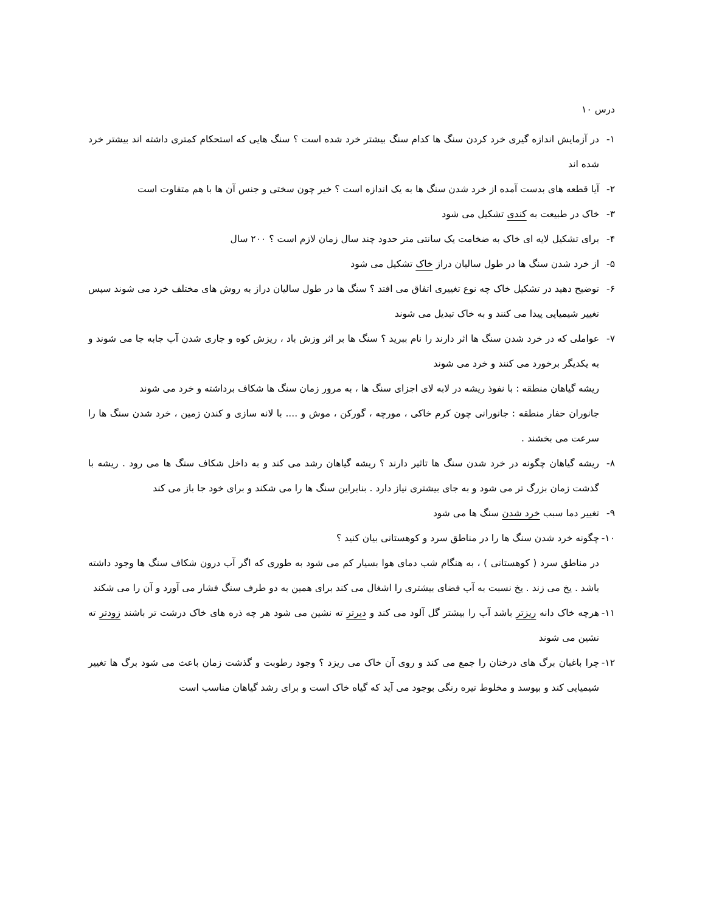درس ۱۰
۱- در آزمایش اندازه گیری خرد کردن سنگ ها کدام سنگ بیشتر خرد شده است ؟ سنگ هایی که استحکام کمتری داشته اند بیشتر خرد شده اند
۲- آیا قطعه های بدست آمده از خرد شدن سنگ ها به یک اندازه است ؟ خیر چون سختی و جنس آن ها با هم متفاوت است
۳- خاک در طبیعت به کندی تشکیل می شود
۴- برای تشکیل لایه ای خاک به ضخامت یک سانتی متر حدود چند سال زمان لازم است ؟ ۲۰۰ سال
۵- از خرد شدن سنگ ها در طول سالیان دراز خاک تشکیل می شود
۶- توضیح دهید در تشکیل خاک چه نوع تغییری اتفاق می افتد ؟ سنگ ها در طول سالیان دراز به روش های مختلف خرد می شوند سپس تغییر شیمیایی پیدا می کنند و به خاک تبدیل می شوند
۷- عواملی که در خرد شدن سنگ ها اثر دارند را نام ببرید ؟ سنگ ها بر اثر وزش باد ، ریزش کوه و جاری شدن آب جابه جا می شوند و به یکدیگر برخورد می کنند و خرد می شوند
ریشه گیاهان منطقه : با نفوذ ریشه در لابه لای اجزای سنگ ها ، به مرور زمان سنگ ها شکاف برداشته و خرد می شوند
جانوران حفار منطقه : جانورانی چون کرم خاکی ، مورچه ، گورکن ، موش و .... با لانه سازی و کندن زمین ، خرد شدن سنگ ها را سرعت می بخشند .
۸- ریشه گیاهان چگونه در خرد شدن سنگ ها تاثیر دارند ؟ ریشه گیاهان رشد می کند و به داخل شکاف سنگ ها می رود . ریشه با گذشت زمان بزرگ تر می شود و به جای بیشتری نیاز دارد . بنابراین سنگ ها را می شکند و برای خود جا باز می کند
۹- تغییر دما سبب خرد شدن سنگ ها می شود
۱۰- چگونه خرد شدن سنگ ها را در مناطق سرد و کوهستانی بیان کنید ؟
در مناطق سرد ( کوهستانی ) ، به هنگام شب دمای هوا بسیار کم می شود به طوری که اگر آب درون شکاف سنگ ها وجود داشته باشد . یخ می زند . یخ نسبت به آب فضای بیشتری را اشغال می کند برای همین به دو طرف سنگ فشار می آورد و آن را می شکند
۱۱- هرچه خاک دانه ریزتر باشد آب را بیشتر گل آلود می کند و دیرتر ته نشین می شود هر چه ذره های خاک درشت تر باشند زودتر ته نشین می شوند
۱۲- چرا باغبان برگ های درختان را جمع می کند و روی آن خاک می ریزد ؟ وجود رطوبت و گذشت زمان باعث می شود برگ ها تغییر شیمیایی کند و بپوسد و مخلوط تیره رنگی بوجود می آید که گیاه خاک است و برای رشد گیاهان مناسب است